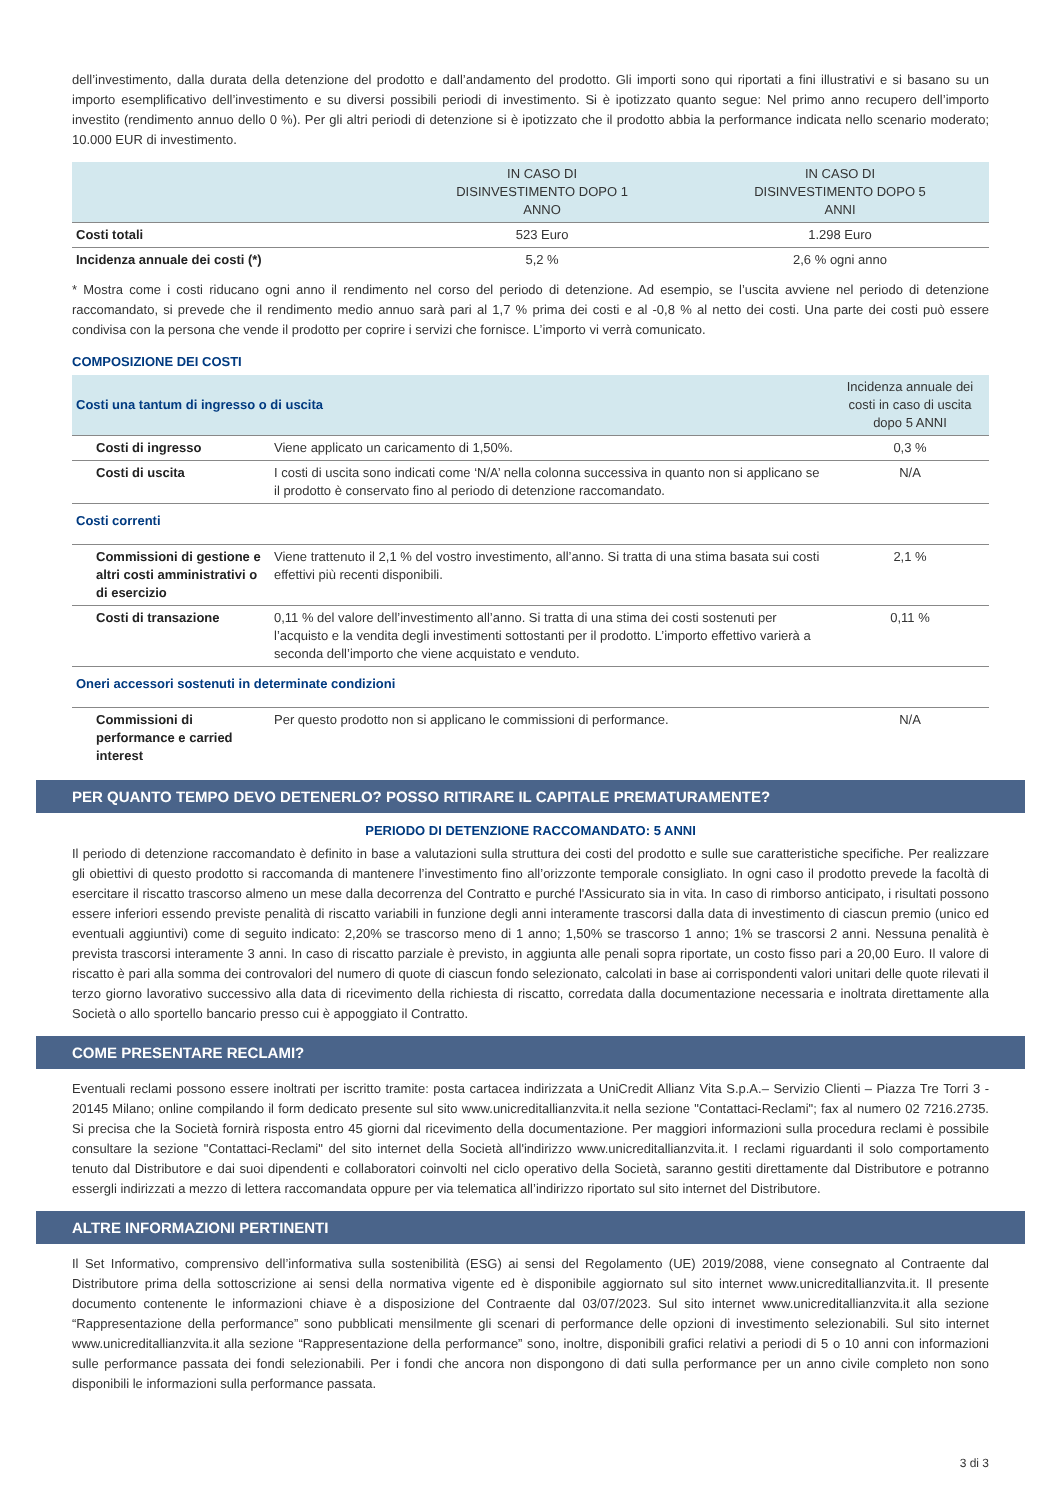dell’investimento, dalla durata della detenzione del prodotto e dall’andamento del prodotto. Gli importi sono qui riportati a fini illustrativi e si basano su un importo esemplificativo dell’investimento e su diversi possibili periodi di investimento. Si è ipotizzato quanto segue: Nel primo anno recupero dell’importo investito (rendimento annuo dello 0 %). Per gli altri periodi di detenzione si è ipotizzato che il prodotto abbia la performance indicata nello scenario moderato; 10.000 EUR di investimento.
| | IN CASO DI DISINVESTIMENTO DOPO 1 ANNO | IN CASO DI DISINVESTIMENTO DOPO 5 ANNI |
| --- | --- | --- |
| Costi totali | 523 Euro | 1.298 Euro |
| Incidenza annuale dei costi (*) | 5,2 % | 2,6 % ogni anno |
* Mostra come i costi riducano ogni anno il rendimento nel corso del periodo di detenzione. Ad esempio, se l’uscita avviene nel periodo di detenzione raccomandato, si prevede che il rendimento medio annuo sarà pari al 1,7 % prima dei costi e al -0,8 % al netto dei costi. Una parte dei costi può essere condivisa con la persona che vende il prodotto per coprire i servizi che fornisce. L’importo vi verrà comunicato.
COMPOSIZIONE DEI COSTI
| Costi una tantum di ingresso o di uscita | | Incidenza annuale dei costi in caso di uscita dopo 5 ANNI |
| --- | --- | --- |
| Costi di ingresso | Viene applicato un caricamento di 1,50%. | 0,3 % |
| Costi di uscita | I costi di uscita sono indicati come ‘N/A’ nella colonna successiva in quanto non si applicano se il prodotto è conservato fino al periodo di detenzione raccomandato. | N/A |
| Costi correnti | | |
| Commissioni di gestione e altri costi amministrativi o di esercizio | Viene trattenuto il 2,1 % del vostro investimento, all’anno. Si tratta di una stima basata sui costi effettivi più recenti disponibili. | 2,1 % |
| Costi di transazione | 0,11 % del valore dell’investimento all’anno. Si tratta di una stima dei costi sostenuti per l’acquisto e la vendita degli investimenti sottostanti per il prodotto. L’importo effettivo varierà a seconda dell’importo che viene acquistato e venduto. | 0,11 % |
| Oneri accessori sostenuti in determinate condizioni | | |
| Commissioni di performance e carried interest | Per questo prodotto non si applicano le commissioni di performance. | N/A |
PER QUANTO TEMPO DEVO DETENERLO? POSSO RITIRARE IL CAPITALE PREMATURAMENTE?
PERIODO DI DETENZIONE RACCOMANDATO: 5 ANNI
Il periodo di detenzione raccomandato è definito in base a valutazioni sulla struttura dei costi del prodotto e sulle sue caratteristiche specifiche. Per realizzare gli obiettivi di questo prodotto si raccomanda di mantenere l’investimento fino all’orizzonte temporale consigliato. In ogni caso il prodotto prevede la facoltà di esercitare il riscatto trascorso almeno un mese dalla decorrenza del Contratto e purché l'Assicurato sia in vita. In caso di rimborso anticipato, i risultati possono essere inferiori essendo previste penalità di riscatto variabili in funzione degli anni interamente trascorsi dalla data di investimento di ciascun premio (unico ed eventuali aggiuntivi) come di seguito indicato: 2,20% se trascorso meno di 1 anno; 1,50% se trascorso 1 anno; 1% se trascorsi 2 anni. Nessuna penalità è prevista trascorsi interamente 3 anni. In caso di riscatto parziale è previsto, in aggiunta alle penali sopra riportate, un costo fisso pari a 20,00 Euro. Il valore di riscatto è pari alla somma dei controvalori del numero di quote di ciascun fondo selezionato, calcolati in base ai corrispondenti valori unitari delle quote rilevati il terzo giorno lavorativo successivo alla data di ricevimento della richiesta di riscatto, corredata dalla documentazione necessaria e inoltrata direttamente alla Società o allo sportello bancario presso cui è appoggiato il Contratto.
COME PRESENTARE RECLAMI?
Eventuali reclami possono essere inoltrati per iscritto tramite: posta cartacea indirizzata a UniCredit Allianz Vita S.p.A.– Servizio Clienti – Piazza Tre Torri 3 - 20145 Milano; online compilando il form dedicato presente sul sito www.unicreditallianzvita.it nella sezione "Contattaci-Reclami"; fax al numero 02 7216.2735. Si precisa che la Società fornirà risposta entro 45 giorni dal ricevimento della documentazione. Per maggiori informazioni sulla procedura reclami è possibile consultare la sezione "Contattaci-Reclami" del sito internet della Società all'indirizzo www.unicreditallianzvita.it. I reclami riguardanti il solo comportamento tenuto dal Distributore e dai suoi dipendenti e collaboratori coinvolti nel ciclo operativo della Società, saranno gestiti direttamente dal Distributore e potranno essergli indirizzati a mezzo di lettera raccomandata oppure per via telematica all’indirizzo riportato sul sito internet del Distributore.
ALTRE INFORMAZIONI PERTINENTI
Il Set Informativo, comprensivo dell’informativa sulla sostenibilità (ESG) ai sensi del Regolamento (UE) 2019/2088, viene consegnato al Contraente dal Distributore prima della sottoscrizione ai sensi della normativa vigente ed è disponibile aggiornato sul sito internet www.unicreditallianzvita.it. Il presente documento contenente le informazioni chiave è a disposizione del Contraente dal 03/07/2023. Sul sito internet www.unicreditallianzvita.it alla sezione “Rappresentazione della performance” sono pubblicati mensilmente gli scenari di performance delle opzioni di investimento selezionabili. Sul sito internet www.unicreditallianzvita.it alla sezione “Rappresentazione della performance” sono, inoltre, disponibili grafici relativi a periodi di 5 o 10 anni con informazioni sulle performance passata dei fondi selezionabili. Per i fondi che ancora non dispongono di dati sulla performance per un anno civile completo non sono disponibili le informazioni sulla performance passata.
3 di 3